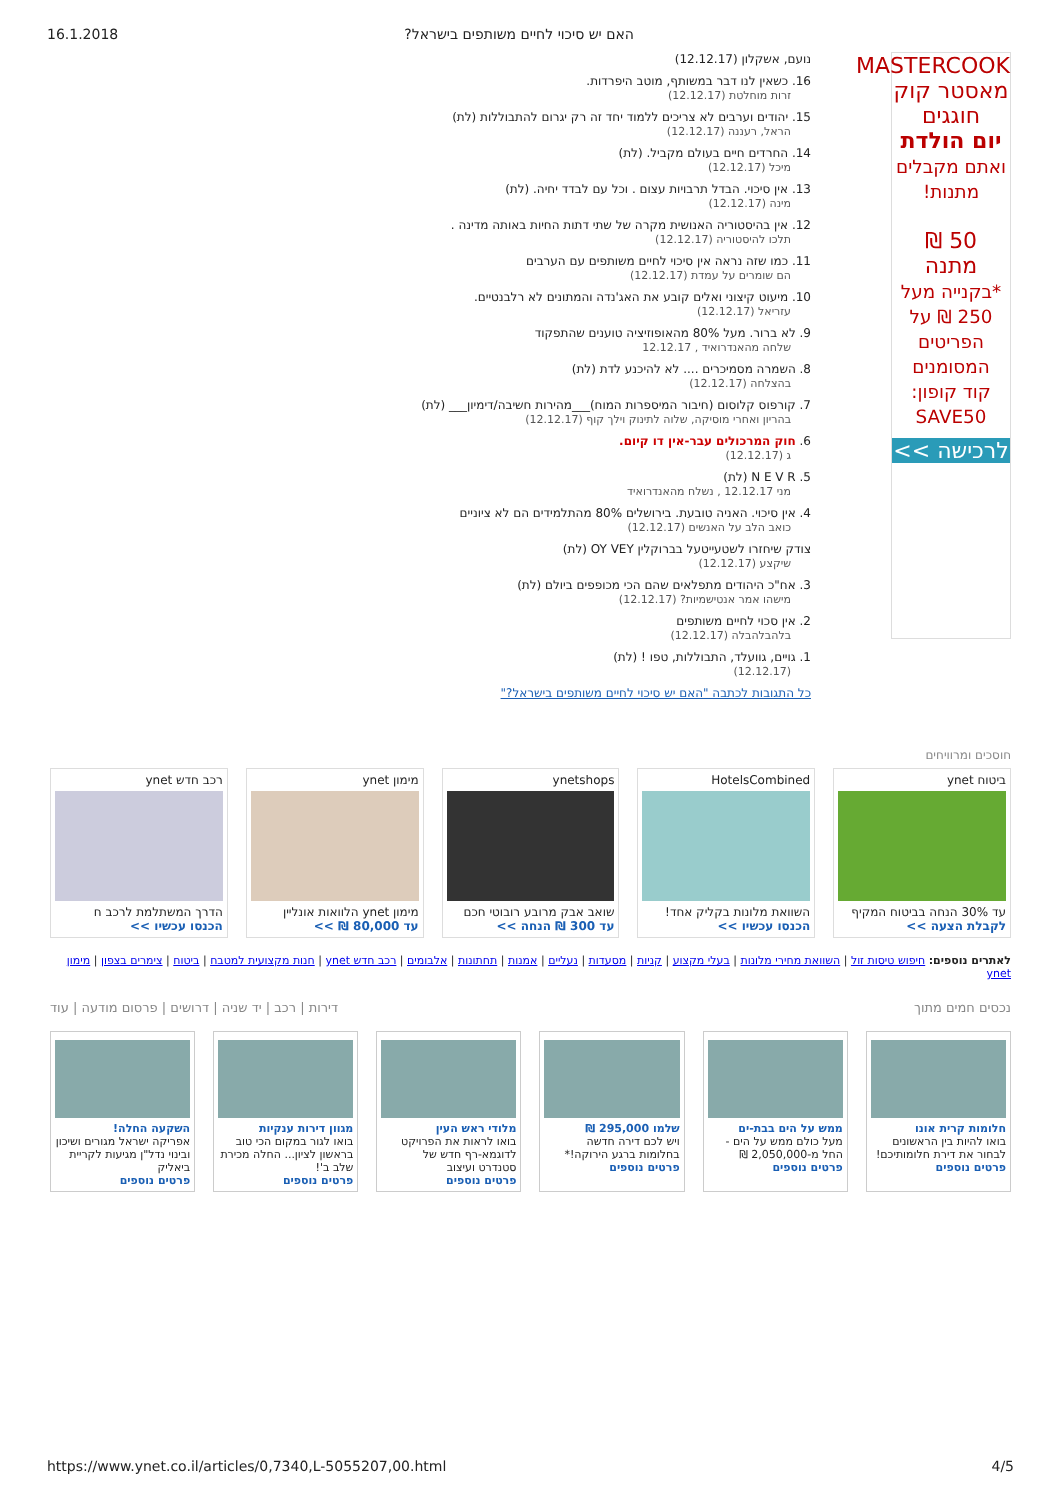16.1.2018?האם יש סיכוי לחיים משותפים בישראל
MASTERCOOK
מאסטר קוק
חוגגים
יום הולדת
ואתם מקבלים מתנות!
50 ₪
מתנה
*בקנייה מעל 250 ₪ על הפריטים המסומנים
קוד קופון: SAVE50
לרכישה >>
נועם, אשקלון (12.12.17)
16. כשאין לנו דבר במשותף, מוטב היפרדות.
זרות מוחלטת (12.12.17)
15. יהודים וערבים לא צריכים ללמוד יחד זה רק יגרום להתבוללות (לת)
הראל, רעננה (12.12.17)
14. החרדים חיים בעולם מקביל. (לת)
מיכל (12.12.17)
13. אין סיכוי. הבדל תרבויות עצום . וכל עם לבדד יחיה. (לת)
מינה (12.12.17)
12. אין בהיסטוריה האנושית מקרה של שתי דתות החיות באותה מדינה .
תלכו להיסטוריה (12.12.17)
11. כמו שזה נראה אין סיכוי לחיים משותפים עם הערבים
הם שומרים על עמדת (12.12.17)
10. מיעוט קיצוני ואלים קובע את האג'נדה והמתונים לא רלבנטיים.
עזריאל (12.12.17)
9. לא ברור. מעל 80% מהאופוזיציה טוענים שהתפקוד
שלחה מהאנדרואיד , 12.12.17
8. השמרה מסמיכרים .... לא להיכנע לדת (לת)
בהצלחה (12.12.17)
7. קורפוס קלוסום (חיבור המיספרות המוח)___מהירות חשיבה/דימיון___ (לת)
בהריון ואחרי מוסיקה, שלוה לתינוק וילך קוף (12.12.17)
6. חוק המרכולים עבר-אין דו קיום.
ג (12.12.17)
5. N E V R (לת)
מני 12.12.17 , נשלח מהאנדרואיד
4. אין סיכוי. האניה טובעת. בירושלים 80% מהתלמידים הם לא ציוניים
כואב הלב על האנשים (12.12.17)
צודק שיחזרו לשטעייטעל בברוקלין OY VEY (לת)
שיקצע (12.12.17)
3. אח"כ היהודים מתפלאים שהם הכי מכופפים ביולם (לת)
מישהו אמר אנטישמיות? (12.12.17)
2. אין סכוי לחיים משותפים
בלהבלהבלה (12.12.17)
1. גויים, גוועלד, התבוללות, טפו ! (לת)
(12.12.17)
כל התגובות לכתבה "האם יש סיכוי לחיים משותפים בישראל?"
חוסכים ומרוויחים
ביטוח ynet
עד 30% הנחה בביטוח המקיף
לקבלת הצעה >>
HotelsCombined
השוואת מלונות בקליק אחד!
הכנסו עכשיו >>
ynetshops
שואב אבק מרובע רובוטי חכם
עד 300 ₪ הנחה >>
מימון ynet
מימון ynet הלוואות אונליין
עד 80,000 ₪ >>
רכב חדש ynet
הדרך המשתלמת לרכב ח
הכנסו עכשיו >>
לאתרים נוספים: חיפוש טיסות זול | השוואת מחירי מלונות | בעלי מקצוע | קניות | מסעדות | נעליים | אמנות | תחתונות | אלבומים | רכב חדש ynet | חנות מקצועית למטבח | ביטוח | צימרים בצפון | מימון ynet
נכסים חמים מתוך דירות | רכב | יד שניה | דרושים | פרסום מודעה | עוד
חלומות קרית אונו
בואו להיות בין הראשונים לבחור את דירת חלומותיכם!
פרטים נוספים
ממש על הים בבת-ים
מעל כולם ממש על הים - החל מ-2,050,000 ₪
פרטים נוספים
שלמו 295,000 ₪
ויש לכם דירה חדשה בחלומות ברגע הירוקה!*
פרטים נוספים
מלודי ראש העין
בואו לראות את הפרויקט לדוגמא-רף חדש של סטנדרט ועיצוב
פרטים נוספים
מגוון דירות ענקיות
בואו לגור במקום הכי טוב בראשון לציון... החלה מכירת שלב ב'!
פרטים נוספים
השקעה החלה!
אפריקה ישראל מגורים ושיכון ובינוי נדל"ן מגיעות לקריית ביאליק
פרטים נוספים
https://www.ynet.co.il/articles/0,7340,L-5055207,00.html 4/5